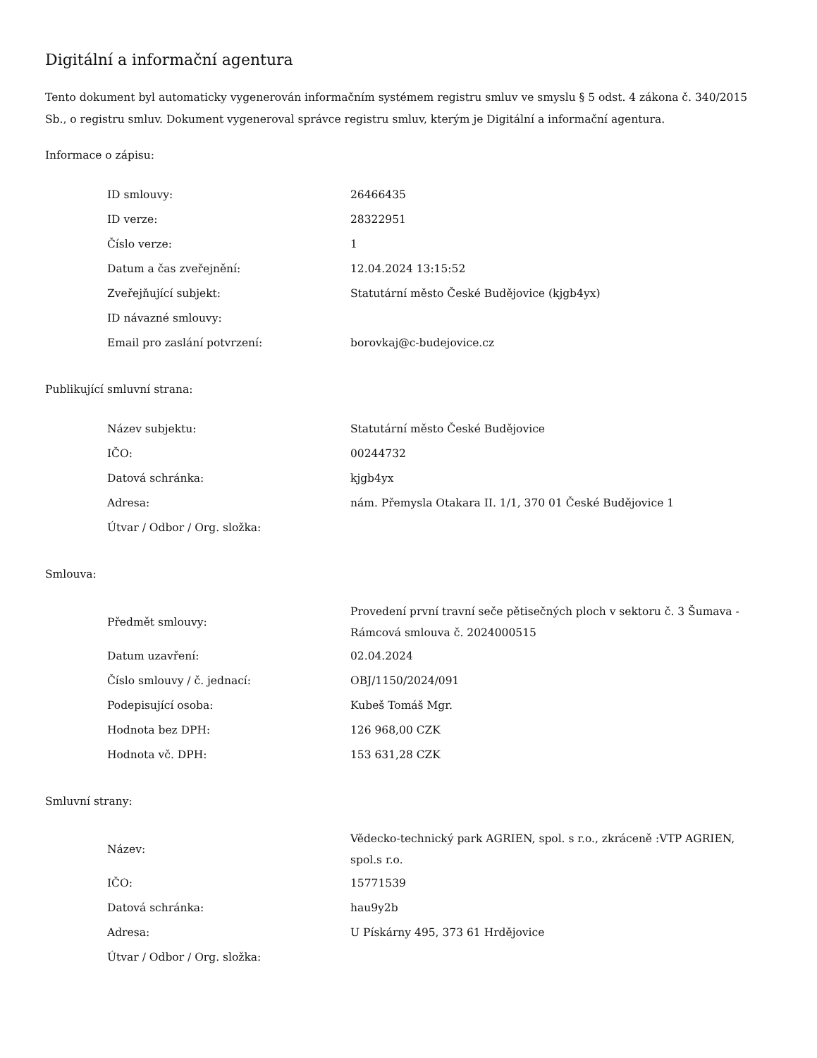Digitální a informační agentura
Tento dokument byl automaticky vygenerován informačním systémem registru smluv ve smyslu § 5 odst. 4 zákona č. 340/2015 Sb., o registru smluv. Dokument vygeneroval správce registru smluv, kterým je Digitální a informační agentura.
Informace o zápisu:
| ID smlouvy: | 26466435 |
| ID verze: | 28322951 |
| Číslo verze: | 1 |
| Datum a čas zveřejnění: | 12.04.2024 13:15:52 |
| Zveřejňující subjekt: | Statutární město České Budějovice (kjgb4yx) |
| ID návazné smlouvy: | |
| Email pro zaslání potvrzení: | borovkaj@c-budejovice.cz |
Publikující smluvní strana:
| Název subjektu: | Statutární město České Budějovice |
| IČO: | 00244732 |
| Datová schránka: | kjgb4yx |
| Adresa: | nám. Přemysla Otakara II. 1/1, 370 01 České Budějovice 1 |
| Útvar / Odbor / Org. složka: | |
Smlouva:
| Předmět smlouvy: | Provedení první travní seče pětisečných ploch v sektoru č. 3 Šumava - Rámcová smlouva č. 2024000515 |
| Datum uzavření: | 02.04.2024 |
| Číslo smlouvy / č. jednací: | OBJ/1150/2024/091 |
| Podepisující osoba: | Kubeš Tomáš Mgr. |
| Hodnota bez DPH: | 126 968,00 CZK |
| Hodnota vč. DPH: | 153 631,28 CZK |
Smluvní strany:
| Název: | Vědecko-technický park AGRIEN, spol. s r.o., zkráceně :VTP AGRIEN, spol.s r.o. |
| IČO: | 15771539 |
| Datová schránka: | hau9y2b |
| Adresa: | U Pískárny 495, 373 61 Hrdějovice |
| Útvar / Odbor / Org. složka: | |